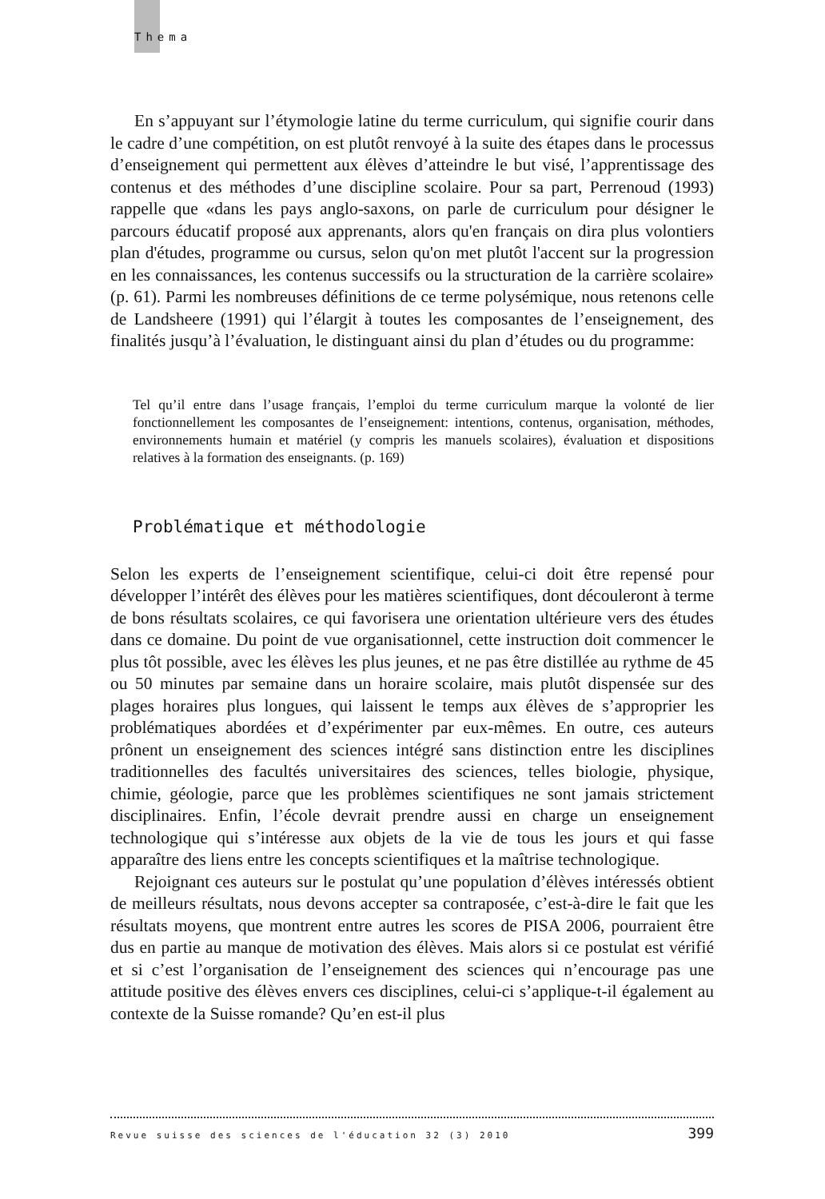Thema
En s’appuyant sur l’étymologie latine du terme curriculum, qui signifie courir dans le cadre d’une compétition, on est plutôt renvoyé à la suite des étapes dans le processus d’enseignement qui permettent aux élèves d’atteindre le but visé, l’apprentissage des contenus et des méthodes d’une discipline scolaire. Pour sa part, Perrenoud (1993) rappelle que «dans les pays anglo-saxons, on parle de curriculum pour désigner le parcours éducatif proposé aux apprenants, alors qu'en français on dira plus volontiers plan d'études, programme ou cursus, selon qu'on met plutôt l'accent sur la progression en les connaissances, les contenus successifs ou la structuration de la carrière scolaire» (p. 61). Parmi les nombreuses définitions de ce terme polysémique, nous retenons celle de Landsheere (1991) qui l’élargit à toutes les composantes de l’enseignement, des finalités jusqu’à l’évaluation, le distinguant ainsi du plan d’études ou du programme:
Tel qu’il entre dans l’usage français, l’emploi du terme curriculum marque la volonté de lier fonctionnellement les composantes de l’enseignement: intentions, contenus, organisation, méthodes, environnements humain et matériel (y compris les manuels scolaires), évaluation et dispositions relatives à la formation des enseignants. (p. 169)
Problématique et méthodologie
Selon les experts de l’enseignement scientifique, celui-ci doit être repensé pour développer l’intérêt des élèves pour les matières scientifiques, dont découleront à terme de bons résultats scolaires, ce qui favorisera une orientation ultérieure vers des études dans ce domaine. Du point de vue organisationnel, cette instruction doit commencer le plus tôt possible, avec les élèves les plus jeunes, et ne pas être distillée au rythme de 45 ou 50 minutes par semaine dans un horaire scolaire, mais plutôt dispensée sur des plages horaires plus longues, qui laissent le temps aux élèves de s’approprier les problématiques abordées et d’expérimenter par eux-mêmes. En outre, ces auteurs prônent un enseignement des sciences intégré sans distinction entre les disciplines traditionnelles des facultés universitaires des sciences, telles biologie, physique, chimie, géologie, parce que les problèmes scientifiques ne sont jamais strictement disciplinaires. Enfin, l’école devrait prendre aussi en charge un enseignement technologique qui s’intéresse aux objets de la vie de tous les jours et qui fasse apparaître des liens entre les concepts scientifiques et la maîtrise technologique.
Rejoignant ces auteurs sur le postulat qu’une population d’élèves intéressés obtient de meilleurs résultats, nous devons accepter sa contraposée, c’est-à-dire le fait que les résultats moyens, que montrent entre autres les scores de PISA 2006, pourraient être dus en partie au manque de motivation des élèves. Mais alors si ce postulat est vérifié et si c’est l’organisation de l’enseignement des sciences qui n’encourage pas une attitude positive des élèves envers ces disciplines, celui-ci s’applique-t-il également au contexte de la Suisse romande? Qu’en est-il plus
Revue suisse des sciences de l'éducation 32 (3) 2010 399